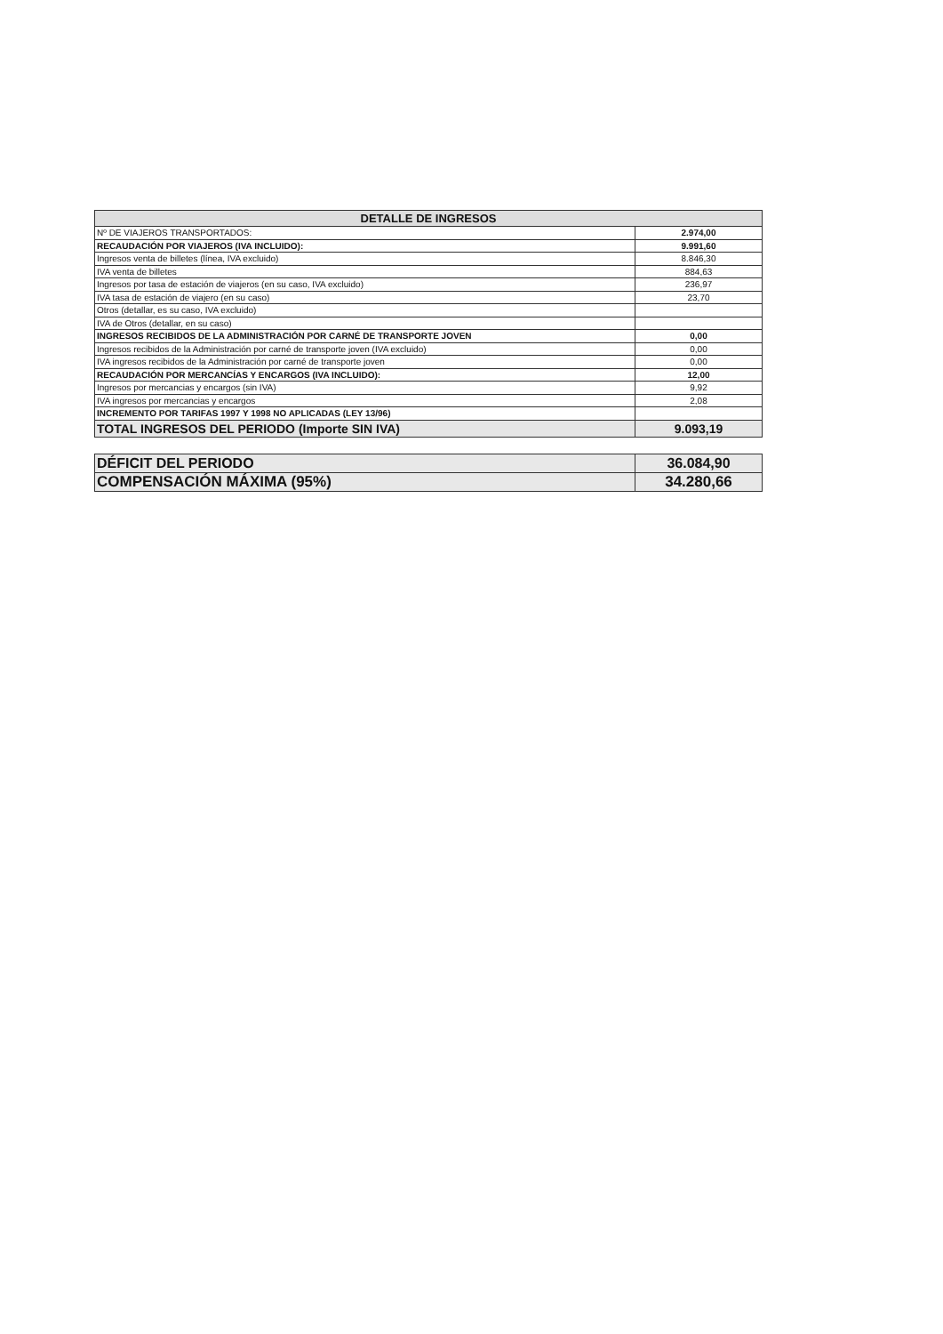| DETALLE DE INGRESOS | |
| --- | --- |
| Nº DE VIAJEROS TRANSPORTADOS: | 2.974,00 |
| RECAUDACIÓN POR VIAJEROS (IVA INCLUIDO): | 9.991,60 |
| Ingresos venta de billetes (línea, IVA excluido) | 8.846,30 |
| IVA venta de billetes | 884,63 |
| Ingresos por tasa de estación de viajeros (en su caso, IVA excluido) | 236,97 |
| IVA tasa de estación de viajero (en su caso) | 23,70 |
| Otros (detallar, es su caso, IVA excluido) | |
| IVA de Otros (detallar, en su caso) | |
| INGRESOS RECIBIDOS DE LA ADMINISTRACIÓN POR CARNÉ DE TRANSPORTE JOVEN | 0,00 |
| Ingresos recibidos de la Administración por carné de transporte joven (IVA excluido) | 0,00 |
| IVA ingresos recibidos de la Administración por carné de transporte joven | 0,00 |
| RECAUDACIÓN POR MERCANCÍAS Y ENCARGOS (IVA INCLUIDO): | 12,00 |
| Ingresos por mercancias y encargos (sin IVA) | 9,92 |
| IVA ingresos por mercancias y encargos | 2,08 |
| INCREMENTO POR TARIFAS 1997 Y 1998 NO APLICADAS (LEY 13/96) | |
| TOTAL INGRESOS DEL PERIODO (Importe SIN IVA) | 9.093,19 |
| DÉFICIT DEL PERIODO | 36.084,90 |
| COMPENSACIÓN MÁXIMA (95%) | 34.280,66 |